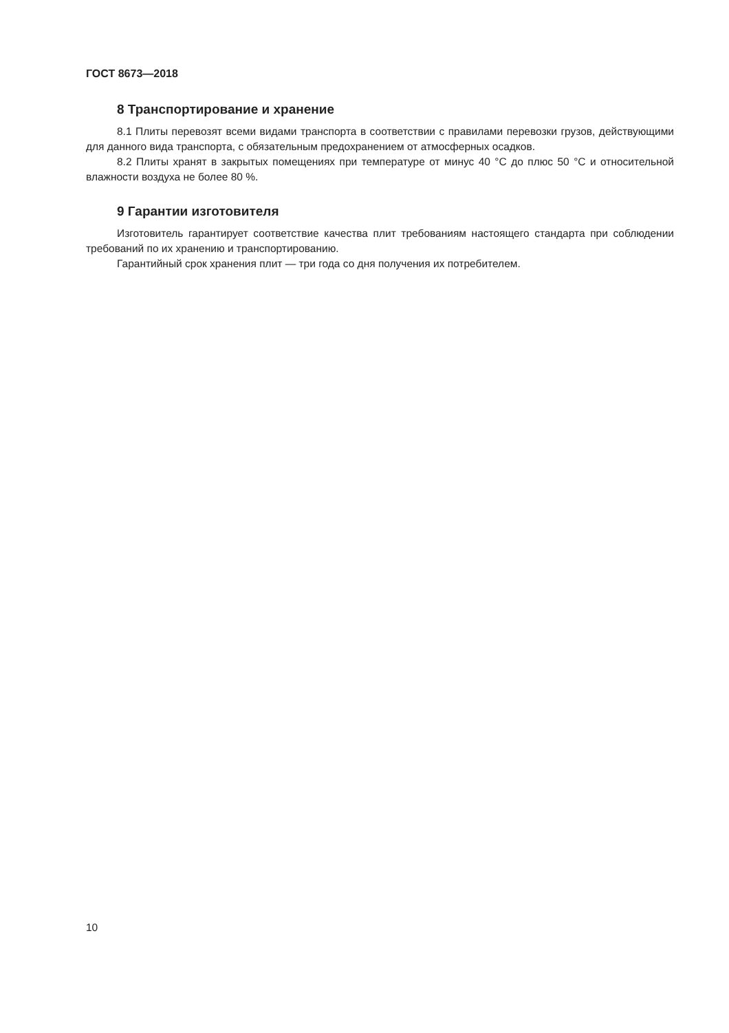ГОСТ 8673—2018
8 Транспортирование и хранение
8.1 Плиты перевозят всеми видами транспорта в соответствии с правилами перевозки грузов, действующими для данного вида транспорта, с обязательным предохранением от атмосферных осадков.
8.2 Плиты хранят в закрытых помещениях при температуре от минус 40 °С до плюс 50 °С и относительной влажности воздуха не более 80 %.
9 Гарантии изготовителя
Изготовитель гарантирует соответствие качества плит требованиям настоящего стандарта при соблюдении требований по их хранению и транспортированию.
Гарантийный срок хранения плит — три года со дня получения их потребителем.
10